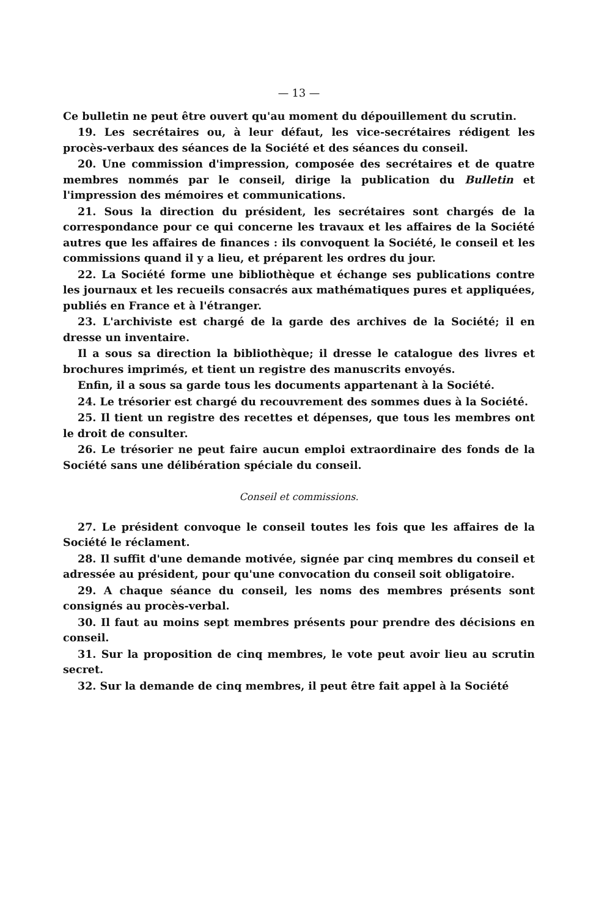— 13 —
Ce bulletin ne peut être ouvert qu'au moment du dépouillement du scrutin.
19. Les secrétaires ou, à leur défaut, les vice-secrétaires rédigent les procès-verbaux des séances de la Société et des séances du conseil.
20. Une commission d'impression, composée des secrétaires et de quatre membres nommés par le conseil, dirige la publication du Bulletin et l'impression des mémoires et communications.
21. Sous la direction du président, les secrétaires sont chargés de la correspondance pour ce qui concerne les travaux et les affaires de la Société autres que les affaires de finances : ils convoquent la Société, le conseil et les commissions quand il y a lieu, et préparent les ordres du jour.
22. La Société forme une bibliothèque et échange ses publications contre les journaux et les recueils consacrés aux mathématiques pures et appliquées, publiés en France et à l'étranger.
23. L'archiviste est chargé de la garde des archives de la Société; il en dresse un inventaire.
Il a sous sa direction la bibliothèque; il dresse le catalogue des livres et brochures imprimés, et tient un registre des manuscrits envoyés.
Enfin, il a sous sa garde tous les documents appartenant à la Société.
24. Le trésorier est chargé du recouvrement des sommes dues à la Société.
25. Il tient un registre des recettes et dépenses, que tous les membres ont le droit de consulter.
26. Le trésorier ne peut faire aucun emploi extraordinaire des fonds de la Société sans une délibération spéciale du conseil.
Conseil et commissions.
27. Le président convoque le conseil toutes les fois que les affaires de la Société le réclament.
28. Il suffit d'une demande motivée, signée par cinq membres du conseil et adressée au président, pour qu'une convocation du conseil soit obligatoire.
29. A chaque séance du conseil, les noms des membres présents sont consignés au procès-verbal.
30. Il faut au moins sept membres présents pour prendre des décisions en conseil.
31. Sur la proposition de cinq membres, le vote peut avoir lieu au scrutin secret.
32. Sur la demande de cinq membres, il peut être fait appel à la Société